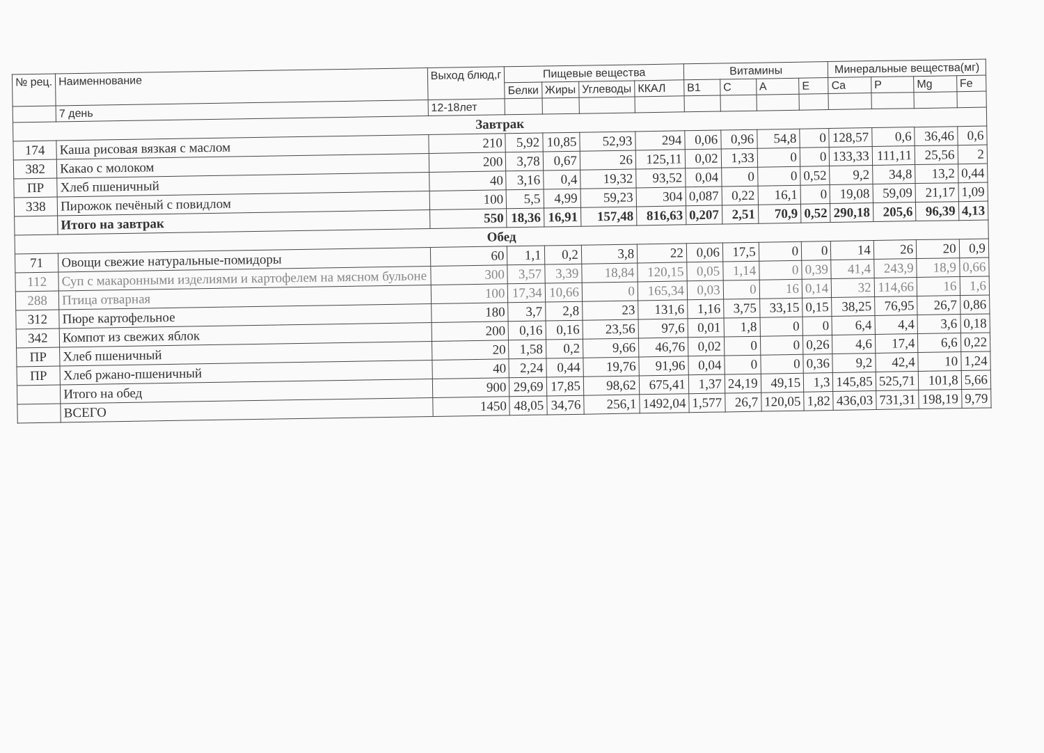| № рец. | Наименнование | Выход блюд,г | Пищевые вещества | | | | Витамины | | | | Минеральные вещества(мг) | | | |
| --- | --- | --- | --- | --- | --- | --- | --- | --- | --- | --- | --- | --- | --- | --- |
| | | | Белки | Жиры | Углеводы | ККАЛ | B1 | C | A | E | Ca | P | Mg | Fe |
| | 7 день | 12-18лет | | | | | | | | | | | | |
| Завтрак | | | | | | | | | | | | | | |
| 174 | Каша рисовая вязкая с маслом | 210 | 5,92 | 10,85 | 52,93 | 294 | 0,06 | 0,96 | 54,8 | 0 | 128,57 | 0,6 | 36,46 | 0,6 |
| 382 | Какао с молоком | 200 | 3,78 | 0,67 | 26 | 125,11 | 0,02 | 1,33 | 0 | 0 | 133,33 | 111,11 | 25,56 | 2 |
| ПР | Хлеб пшеничный | 40 | 3,16 | 0,4 | 19,32 | 93,52 | 0,04 | 0 | 0 | 0,52 | 9,2 | 34,8 | 13,2 | 0,44 |
| 338 | Пирожок печёный с повидлом | 100 | 5,5 | 4,99 | 59,23 | 304 | 0,087 | 0,22 | 16,1 | 0 | 19,08 | 59,09 | 21,17 | 1,09 |
| | Итого на завтрак | 550 | 18,36 | 16,91 | 157,48 | 816,63 | 0,207 | 2,51 | 70,9 | 0,52 | 290,18 | 205,6 | 96,39 | 4,13 |
| Обед | | | | | | | | | | | | | | |
| 71 | Овощи свежие натуральные-помидоры | 60 | 1,1 | 0,2 | 3,8 | 22 | 0,06 | 17,5 | 0 | 0 | 14 | 26 | 20 | 0,9 |
| 112 | Суп с макаронными изделиями и картофелем на мясном бульоне | 300 | 3,57 | 3,39 | 18,84 | 120,15 | 0,05 | 1,14 | 0 | 0,39 | 41,4 | 243,9 | 18,9 | 0,66 |
| 288 | Птица отварная | 100 | 17,34 | 10,66 | 0 | 165,34 | 0,03 | 0 | 16 | 0,14 | 32 | 114,66 | 16 | 1,6 |
| 312 | Пюре картофельное | 180 | 3,7 | 2,8 | 23 | 131,6 | 1,16 | 3,75 | 33,15 | 0,15 | 38,25 | 76,95 | 26,7 | 0,86 |
| 342 | Компот из свежих яблок | 200 | 0,16 | 0,16 | 23,56 | 97,6 | 0,01 | 1,8 | 0 | 0 | 6,4 | 4,4 | 3,6 | 0,18 |
| ПР | Хлеб пшеничный | 20 | 1,58 | 0,2 | 9,66 | 46,76 | 0,02 | 0 | 0 | 0,26 | 4,6 | 17,4 | 6,6 | 0,22 |
| ПР | Хлеб ржано-пшеничный | 40 | 2,24 | 0,44 | 19,76 | 91,96 | 0,04 | 0 | 0 | 0,36 | 9,2 | 42,4 | 10 | 1,24 |
| | Итого на обед | 900 | 29,69 | 17,85 | 98,62 | 675,41 | 1,37 | 24,19 | 49,15 | 1,3 | 145,85 | 525,71 | 101,8 | 5,66 |
| | ВСЕГО | 1450 | 48,05 | 34,76 | 256,1 | 1492,04 | 1,577 | 26,7 | 120,05 | 1,82 | 436,03 | 731,31 | 198,19 | 9,79 |